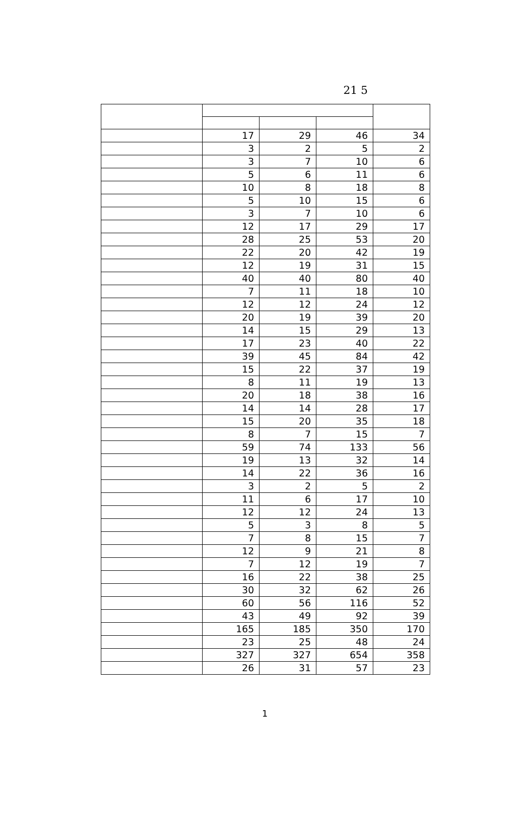21 5
| | 17 | 29 | 46 | 34 |
| | 3 | 2 | 5 | 2 |
| | 3 | 7 | 10 | 6 |
| | 5 | 6 | 11 | 6 |
| | 10 | 8 | 18 | 8 |
| | 5 | 10 | 15 | 6 |
| | 3 | 7 | 10 | 6 |
| | 12 | 17 | 29 | 17 |
| | 28 | 25 | 53 | 20 |
| | 22 | 20 | 42 | 19 |
| | 12 | 19 | 31 | 15 |
| | 40 | 40 | 80 | 40 |
| | 7 | 11 | 18 | 10 |
| | 12 | 12 | 24 | 12 |
| | 20 | 19 | 39 | 20 |
| | 14 | 15 | 29 | 13 |
| | 17 | 23 | 40 | 22 |
| | 39 | 45 | 84 | 42 |
| | 15 | 22 | 37 | 19 |
| | 8 | 11 | 19 | 13 |
| | 20 | 18 | 38 | 16 |
| | 14 | 14 | 28 | 17 |
| | 15 | 20 | 35 | 18 |
| | 8 | 7 | 15 | 7 |
| | 59 | 74 | 133 | 56 |
| | 19 | 13 | 32 | 14 |
| | 14 | 22 | 36 | 16 |
| | 3 | 2 | 5 | 2 |
| | 11 | 6 | 17 | 10 |
| | 12 | 12 | 24 | 13 |
| | 5 | 3 | 8 | 5 |
| | 7 | 8 | 15 | 7 |
| | 12 | 9 | 21 | 8 |
| | 7 | 12 | 19 | 7 |
| | 16 | 22 | 38 | 25 |
| | 30 | 32 | 62 | 26 |
| | 60 | 56 | 116 | 52 |
| | 43 | 49 | 92 | 39 |
| | 165 | 185 | 350 | 170 |
| | 23 | 25 | 48 | 24 |
| | 327 | 327 | 654 | 358 |
| | 26 | 31 | 57 | 23 |
1